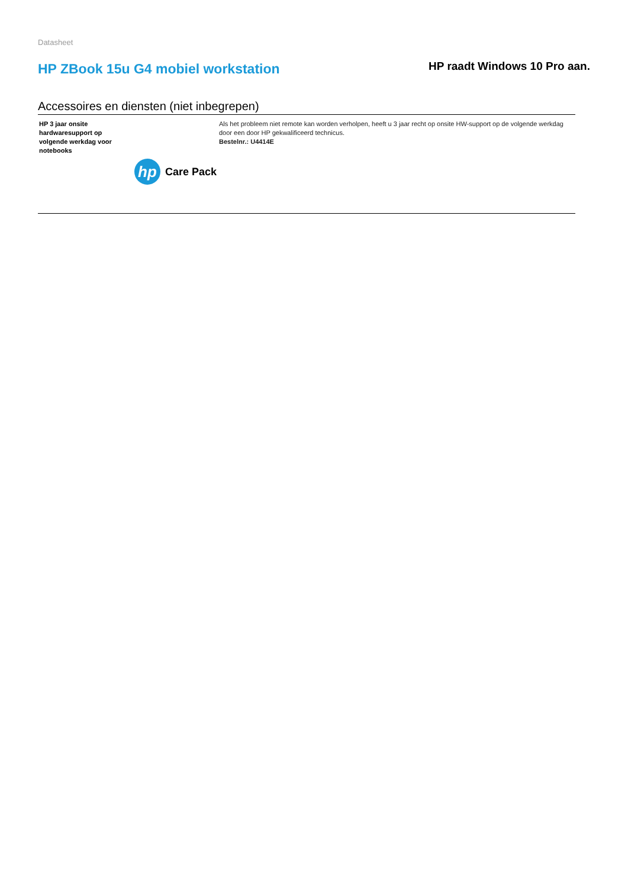Datasheet
HP ZBook 15u G4 mobiel workstation
HP raadt Windows 10 Pro aan.
Accessoires en diensten (niet inbegrepen)
| HP 3 jaar onsite hardwaresupport op volgende werkdag voor notebooks hp Care Pack | Als het probleem niet remote kan worden verholpen, heeft u 3 jaar recht op onsite HW-support op de volgende werkdag door een door HP gekwalificeerd technicus. Bestelnr.: U4414E |